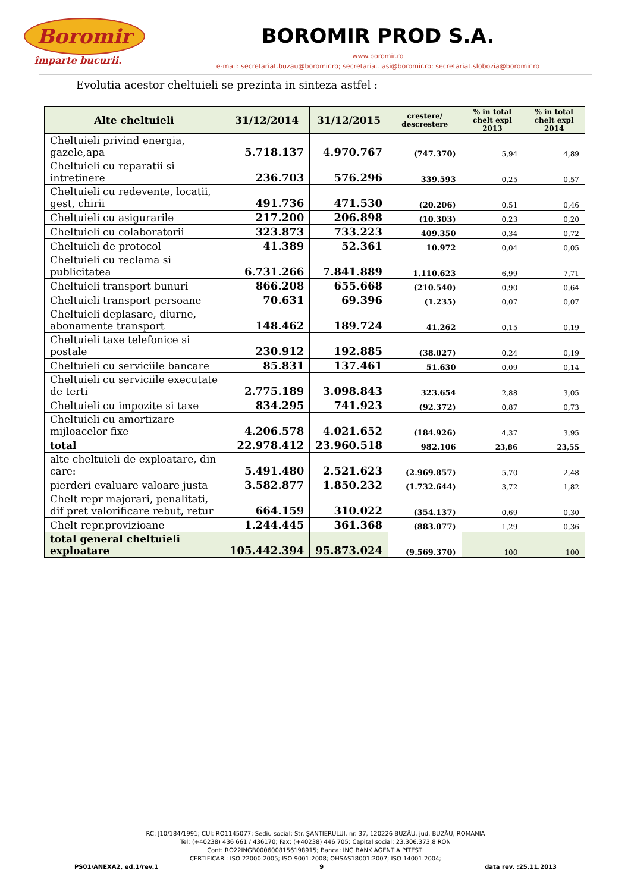Boromir
împarte bucurii.
BOROMIR PROD S.A.
www.boromir.ro
e-mail: secretariat.buzau@boromir.ro; secretariat.iasi@boromir.ro; secretariat.slobozia@boromir.ro
Evolutia acestor cheltuieli se prezinta in sinteza astfel :
| Alte cheltuieli | 31/12/2014 | 31/12/2015 | crestere/ descrestere | % in total chelt expl 2013 | % in total chelt expl 2014 |
| --- | --- | --- | --- | --- | --- |
| Cheltuieli privind energia, gazele,apa | 5.718.137 | 4.970.767 | (747.370) | 5,94 | 4,89 |
| Cheltuieli cu reparatii si intretinere | 236.703 | 576.296 | 339.593 | 0,25 | 0,57 |
| Cheltuieli cu redevente, locatii, gest, chirii | 491.736 | 471.530 | (20.206) | 0,51 | 0,46 |
| Cheltuieli cu asigurarile | 217.200 | 206.898 | (10.303) | 0,23 | 0,20 |
| Cheltuieli cu colaboratorii | 323.873 | 733.223 | 409.350 | 0,34 | 0,72 |
| Cheltuieli de protocol | 41.389 | 52.361 | 10.972 | 0,04 | 0,05 |
| Cheltuieli cu reclama si publicitatea | 6.731.266 | 7.841.889 | 1.110.623 | 6,99 | 7,71 |
| Cheltuieli transport bunuri | 866.208 | 655.668 | (210.540) | 0,90 | 0,64 |
| Cheltuieli transport persoane | 70.631 | 69.396 | (1.235) | 0,07 | 0,07 |
| Cheltuieli deplasare, diurne, abonamente transport | 148.462 | 189.724 | 41.262 | 0,15 | 0,19 |
| Cheltuieli taxe telefonice si postale | 230.912 | 192.885 | (38.027) | 0,24 | 0,19 |
| Cheltuieli cu serviciile bancare | 85.831 | 137.461 | 51.630 | 0,09 | 0,14 |
| Cheltuieli cu serviciile executate de terti | 2.775.189 | 3.098.843 | 323.654 | 2,88 | 3,05 |
| Cheltuieli cu impozite si taxe | 834.295 | 741.923 | (92.372) | 0,87 | 0,73 |
| Cheltuieli cu amortizare mijloacelor fixe | 4.206.578 | 4.021.652 | (184.926) | 4,37 | 3,95 |
| total | 22.978.412 | 23.960.518 | 982.106 | 23,86 | 23,55 |
| alte cheltuieli de exploatare, din care: | 5.491.480 | 2.521.623 | (2.969.857) | 5,70 | 2,48 |
| pierderi evaluare valoare justa | 3.582.877 | 1.850.232 | (1.732.644) | 3,72 | 1,82 |
| Chelt repr majorari, penalitati, dif pret valorificare rebut, retur | 664.159 | 310.022 | (354.137) | 0,69 | 0,30 |
| Chelt repr.provizioane | 1.244.445 | 361.368 | (883.077) | 1,29 | 0,36 |
| total general cheltuieli exploatare | 105.442.394 | 95.873.024 | (9.569.370) | 100 | 100 |
RC: J10/184/1991; CUI: RO1145077; Sediu social: Str. ŞANTIERULUI, nr. 37, 120226 BUZĂU, jud. BUZĂU, ROMANIA
Tel: (+40238) 436 661 / 436170; Fax: (+40238) 446 705; Capital social: 23.306.373,8 RON
Cont: RO22INGB0006008156198915; Banca: ING BANK AGENŢIA PITEŞTI
CERTIFICARI: ISO 22000:2005; ISO 9001:2008; OHSAS18001:2007; ISO 14001:2004;
PS01/ANEXA2, ed.1/rev.1 9 data rev. :25.11.2013